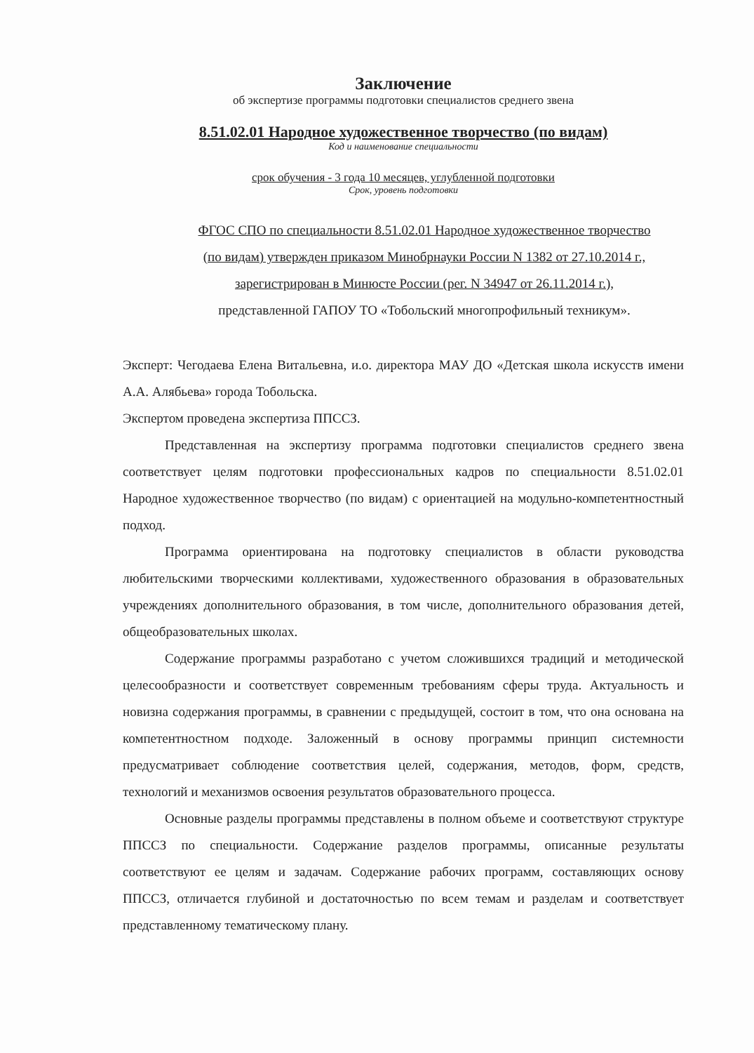Заключение
об экспертизе программы подготовки специалистов среднего звена
8.51.02.01 Народное художественное творчество (по видам)
Код и наименование специальности
срок обучения - 3 года 10 месяцев, углубленной подготовки
Срок, уровень подготовки
ФГОС СПО по специальности 8.51.02.01 Народное художественное творчество
(по видам) утвержден приказом Минобрнауки России N 1382 от 27.10.2014 г.,
зарегистрирован в Минюсте России (рег. N 34947 от 26.11.2014 г.),
представленной ГАПОУ ТО «Тобольский многопрофильный техникум».
Эксперт: Чегодаева Елена Витальевна, и.о. директора МАУ ДО «Детская школа искусств имени А.А. Алябьева» города Тобольска.
Экспертом проведена экспертиза ППССЗ.
Представленная на экспертизу программа подготовки специалистов среднего звена соответствует целям подготовки профессиональных кадров по специальности 8.51.02.01 Народное художественное творчество (по видам) с ориентацией на модульно-компетентностный подход.
Программа ориентирована на подготовку специалистов в области руководства любительскими творческими коллективами, художественного образования в образовательных учреждениях дополнительного образования, в том числе, дополнительного образования детей, общеобразовательных школах.
Содержание программы разработано с учетом сложившихся традиций и методической целесообразности и соответствует современным требованиям сферы труда. Актуальность и новизна содержания программы, в сравнении с предыдущей, состоит в том, что она основана на компетентностном подходе. Заложенный в основу программы принцип системности предусматривает соблюдение соответствия целей, содержания, методов, форм, средств, технологий и механизмов освоения результатов образовательного процесса.
Основные разделы программы представлены в полном объеме и соответствуют структуре ППССЗ по специальности. Содержание разделов программы, описанные результаты соответствуют ее целям и задачам. Содержание рабочих программ, составляющих основу ППССЗ, отличается глубиной и достаточностью по всем темам и разделам и соответствует представленному тематическому плану.